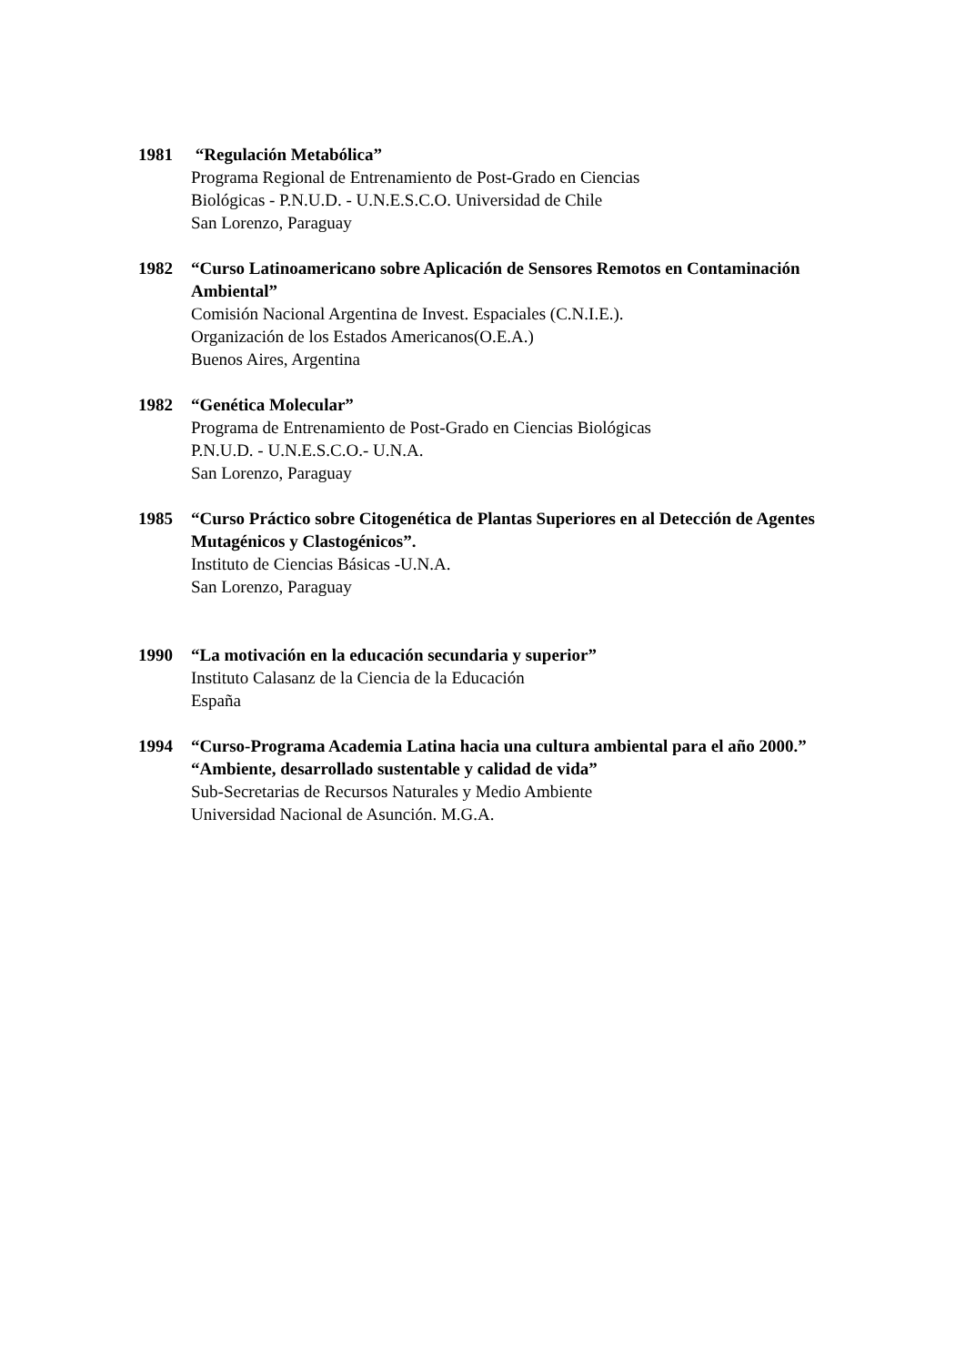1981 “Regulación Metabólica”
Programa Regional de Entrenamiento de Post-Grado en Ciencias
Biológicas - P.N.U.D. - U.N.E.S.C.O. Universidad de Chile
San Lorenzo, Paraguay
1982 “Curso Latinoamericano sobre Aplicación de Sensores Remotos en Contaminación Ambiental”
Comisión Nacional Argentina de Invest. Espaciales (C.N.I.E.).
Organización de los Estados Americanos(O.E.A.)
Buenos Aires, Argentina
1982 “Genética Molecular”
Programa de Entrenamiento de Post-Grado en Ciencias Biológicas
P.N.U.D. - U.N.E.S.C.O.- U.N.A.
San Lorenzo, Paraguay
1985 “Curso Práctico sobre Citogenética de Plantas Superiores en al Detección de Agentes Mutagénicos y Clastogénicos”.
Instituto de Ciencias Básicas -U.N.A.
San Lorenzo, Paraguay
1990 “La motivación en la educación secundaria y superior”
Instituto Calasanz de la Ciencia de la Educación
España
1994 “Curso-Programa Academia Latina hacia una cultura ambiental para el año 2000.” “Ambiente, desarrollado sustentable y calidad de vida”
Sub-Secretarias de Recursos Naturales y Medio Ambiente
Universidad Nacional de Asunción. M.G.A.